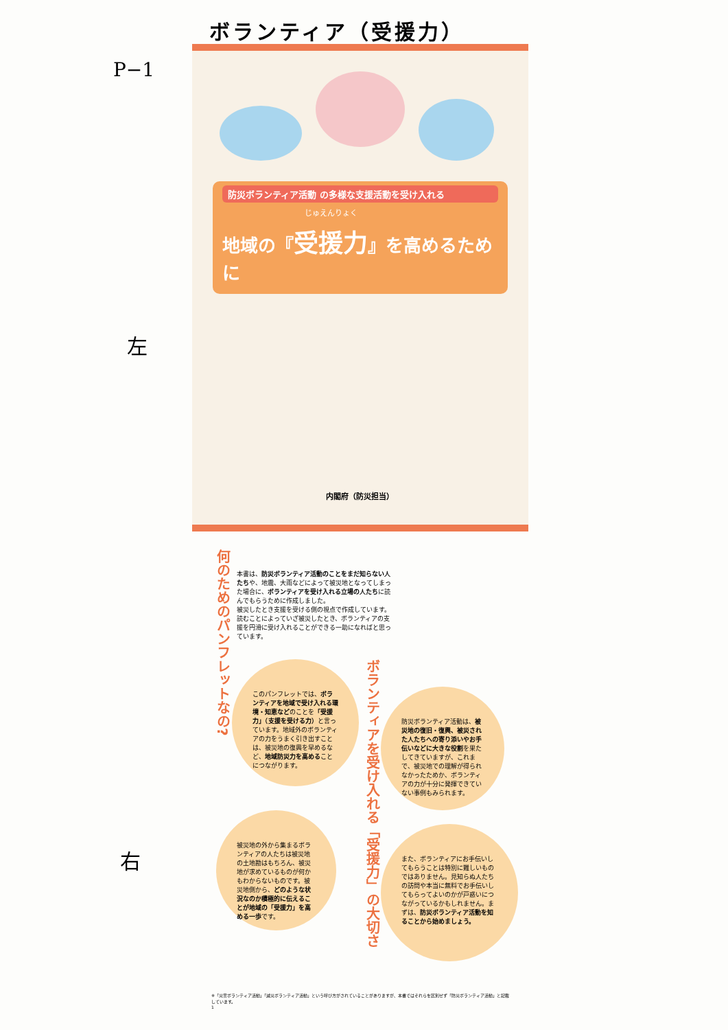ボランティア（受援力）
P−1
左
右
防災ボランティア活動 の多様な支援活動を受け入れる
じゅえんりょく
地域の『受援力』を高めるために
内閣府（防災担当）
何のためのパンフレットなの?
本書は、防災ボランティア活動のことをまだ知らない人たちや、地震、大雨などによって被災地となってしまった場合に、ボランティアを受け入れる立場の人たちに読んでもらうために作成しました。
被災したとき支援を受ける側の視点で作成しています。読むことによっていざ被災したとき、ボランティアの支援を円滑に受け入れることができる一助になればと思っています。
ボランティアを受け入れる「受援力」の大切さ
このパンフレットでは、ボランティアを地域で受け入れる環境・知恵などのことを「受援力」（支援を受ける力）と言っています。地域外のボランティアの力をうまく引き出すことは、被災地の復興を早めるなど、地域防災力を高めることにつながります。
防災ボランティア活動は、被災地の復旧・復興、被災された人たちへの寄り添いやお手伝いなどに大きな役割を果たしてきていますが、これまで、被災地での理解が得られなかったためか、ボランティアの力が十分に発揮できていない事例もみられます。
被災地の外から集まるボランティアの人たちは被災地の土地勘はもちろん、被災地が求めているものが何かもわからないものです。被災地側から、どのような状況なのか積極的に伝えることが地域の「受援力」を高める一歩です。
また、ボランティアにお手伝いしてもらうことは特別に難しいものではありません。見知らぬ人たちの訪問や本当に無料でお手伝いしてもらってよいのかが戸惑いにつながっているかもしれません。まずは、防災ボランティア活動を知ることから始めましょう。
※「災害ボランティア活動」「減災ボランティア活動」という呼び方がされていることがありますが、本書ではそれらを区別せず「防災ボランティア活動」と記載しています。
1